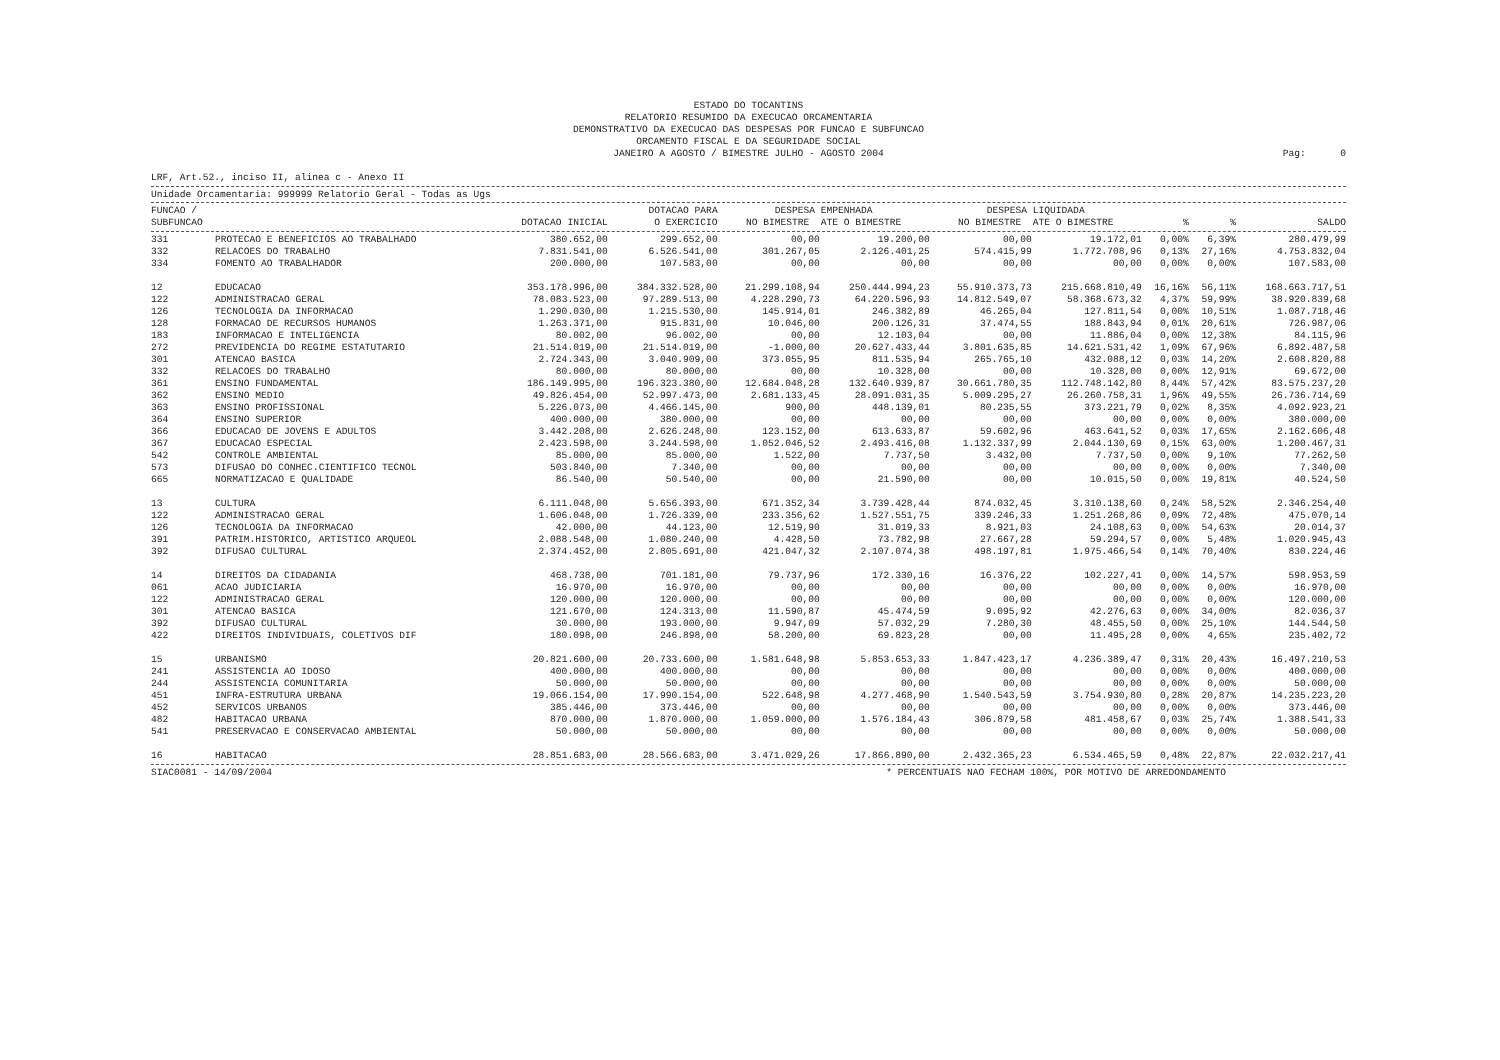ESTADO DO TOCANTINS
RELATORIO RESUMIDO DA EXECUCAO ORCAMENTARIA
DEMONSTRATIVO DA EXECUCAO DAS DESPESAS POR FUNCAO E SUBFUNCAO
ORCAMENTO FISCAL E DA SEGURIDADE SOCIAL
JANEIRO A AGOSTO / BIMESTRE JULHO - AGOSTO 2004
Pag: 0
LRF, Art.52., inciso II, alinea c - Anexo II
Unidade Orcamentaria: 999999 Relatorio Geral - Todas as Ugs
| FUNCAO / SUBFUNCAO | | DOTACAO INICIAL | DOTACAO PARA O EXERCICIO | DESPESA EMPENHADA NO BIMESTRE ATE O BIMESTRE | | DESPESA LIQUIDADA NO BIMESTRE ATE O BIMESTRE | | % | % | SALDO |
| --- | --- | --- | --- | --- | --- | --- | --- | --- | --- | --- |
| 331 | PROTECAO E BENEFICIOS AO TRABALHADO | 380.652,00 | 299.652,00 | 00,00 | 19.200,00 | 00,00 | 19.172,01 | 0,00% | 6,39% | 280.479,99 |
| 332 | RELACOES DO TRABALHO | 7.831.541,00 | 6.526.541,00 | 301.267,05 | 2.126.401,25 | 574.415,99 | 1.772.708,96 | 0,13% | 27,16% | 4.753.832,04 |
| 334 | FOMENTO AO TRABALHADOR | 200.000,00 | 107.583,00 | 00,00 | 00,00 | 00,00 | 00,00 | 0,00% | 0,00% | 107.583,00 |
| 12 | EDUCACAO | 353.178.996,00 | 384.332.528,00 | 21.299.108,94 | 250.444.994,23 | 55.910.373,73 | 215.668.810,49 | 16,16% | 56,11% | 168.663.717,51 |
| 122 | ADMINISTRACAO GERAL | 78.083.523,00 | 97.289.513,00 | 4.228.290,73 | 64.220.596,93 | 14.812.549,07 | 58.368.673,32 | 4,37% | 59,99% | 38.920.839,68 |
| 126 | TECNOLOGIA DA INFORMACAO | 1.290.030,00 | 1.215.530,00 | 145.914,01 | 246.382,89 | 46.265,04 | 127.811,54 | 0,00% | 10,51% | 1.087.718,46 |
| 128 | FORMACAO DE RECURSOS HUMANOS | 1.263.371,00 | 915.831,00 | 10.046,00 | 200.126,31 | 37.474,55 | 188.843,94 | 0,01% | 20,61% | 726.987,06 |
| 183 | INFORMACAO E INTELIGENCIA | 80.002,00 | 96.002,00 | 00,00 | 12.103,04 | 00,00 | 11.886,04 | 0,00% | 12,38% | 84.115,96 |
| 272 | PREVIDENCIA DO REGIME ESTATUTARIO | 21.514.019,00 | 21.514.019,00 | -1.000,00 | 20.627.433,44 | 3.801.635,85 | 14.621.531,42 | 1,09% | 67,96% | 6.892.487,58 |
| 301 | ATENCAO BASICA | 2.724.343,00 | 3.040.909,00 | 373.055,95 | 811.535,94 | 265.765,10 | 432.088,12 | 0,03% | 14,20% | 2.608.820,88 |
| 332 | RELACOES DO TRABALHO | 80.000,00 | 80.000,00 | 00,00 | 10.328,00 | 00,00 | 10.328,00 | 0,00% | 12,91% | 69.672,00 |
| 361 | ENSINO FUNDAMENTAL | 186.149.995,00 | 196.323.380,00 | 12.684.048,28 | 132.640.939,87 | 30.661.780,35 | 112.748.142,80 | 8,44% | 57,42% | 83.575.237,20 |
| 362 | ENSINO MEDIO | 49.826.454,00 | 52.997.473,00 | 2.681.133,45 | 28.091.031,35 | 5.009.295,27 | 26.260.758,31 | 1,96% | 49,55% | 26.736.714,69 |
| 363 | ENSINO PROFISSIONAL | 5.226.073,00 | 4.466.145,00 | 900,00 | 448.139,01 | 80.235,55 | 373.221,79 | 0,02% | 8,35% | 4.092.923,21 |
| 364 | ENSINO SUPERIOR | 400.000,00 | 380.000,00 | 00,00 | 00,00 | 00,00 | 00,00 | 0,00% | 0,00% | 380.000,00 |
| 366 | EDUCACAO DE JOVENS E ADULTOS | 3.442.208,00 | 2.626.248,00 | 123.152,00 | 613.633,87 | 59.602,96 | 463.641,52 | 0,03% | 17,65% | 2.162.606,48 |
| 367 | EDUCACAO ESPECIAL | 2.423.598,00 | 3.244.598,00 | 1.052.046,52 | 2.493.416,08 | 1.132.337,99 | 2.044.130,69 | 0,15% | 63,00% | 1.200.467,31 |
| 542 | CONTROLE AMBIENTAL | 85.000,00 | 85.000,00 | 1.522,00 | 7.737,50 | 3.432,00 | 7.737,50 | 0,00% | 9,10% | 77.262,50 |
| 573 | DIFUSAO DO CONHEC.CIENTIFICO TECNOL | 503.840,00 | 7.340,00 | 00,00 | 00,00 | 00,00 | 00,00 | 0,00% | 0,00% | 7.340,00 |
| 665 | NORMATIZACAO E QUALIDADE | 86.540,00 | 50.540,00 | 00,00 | 21.590,00 | 00,00 | 10.015,50 | 0,00% | 19,81% | 40.524,50 |
| 13 | CULTURA | 6.111.048,00 | 5.656.393,00 | 671.352,34 | 3.739.428,44 | 874.032,45 | 3.310.138,60 | 0,24% | 58,52% | 2.346.254,40 |
| 122 | ADMINISTRACAO GERAL | 1.606.048,00 | 1.726.339,00 | 233.356,62 | 1.527.551,75 | 339.246,33 | 1.251.268,86 | 0,09% | 72,48% | 475.070,14 |
| 126 | TECNOLOGIA DA INFORMACAO | 42.000,00 | 44.123,00 | 12.519,90 | 31.019,33 | 8.921,03 | 24.108,63 | 0,00% | 54,63% | 20.014,37 |
| 391 | PATRIM.HISTORICO, ARTISTICO ARQUEOL | 2.088.548,00 | 1.080.240,00 | 4.428,50 | 73.782,98 | 27.667,28 | 59.294,57 | 0,00% | 5,48% | 1.020.945,43 |
| 392 | DIFUSAO CULTURAL | 2.374.452,00 | 2.805.691,00 | 421.047,32 | 2.107.074,38 | 498.197,81 | 1.975.466,54 | 0,14% | 70,40% | 830.224,46 |
| 14 | DIREITOS DA CIDADANIA | 468.738,00 | 701.181,00 | 79.737,96 | 172.330,16 | 16.376,22 | 102.227,41 | 0,00% | 14,57% | 598.953,59 |
| 061 | ACAO JUDICIARIA | 16.970,00 | 16.970,00 | 00,00 | 00,00 | 00,00 | 00,00 | 0,00% | 0,00% | 16.970,00 |
| 122 | ADMINISTRACAO GERAL | 120.000,00 | 120.000,00 | 00,00 | 00,00 | 00,00 | 00,00 | 0,00% | 0,00% | 120.000,00 |
| 301 | ATENCAO BASICA | 121.670,00 | 124.313,00 | 11.590,87 | 45.474,59 | 9.095,92 | 42.276,63 | 0,00% | 34,00% | 82.036,37 |
| 392 | DIFUSAO CULTURAL | 30.000,00 | 193.000,00 | 9.947,09 | 57.032,29 | 7.280,30 | 48.455,50 | 0,00% | 25,10% | 144.544,50 |
| 422 | DIREITOS INDIVIDUAIS, COLETIVOS DIF | 180.098,00 | 246.898,00 | 58.200,00 | 69.823,28 | 00,00 | 11.495,28 | 0,00% | 4,65% | 235.402,72 |
| 15 | URBANISMO | 20.821.600,00 | 20.733.600,00 | 1.581.648,98 | 5.853.653,33 | 1.847.423,17 | 4.236.389,47 | 0,31% | 20,43% | 16.497.210,53 |
| 241 | ASSISTENCIA AO IDOSO | 400.000,00 | 400.000,00 | 00,00 | 00,00 | 00,00 | 00,00 | 0,00% | 0,00% | 400.000,00 |
| 244 | ASSISTENCIA COMUNITARIA | 50.000,00 | 50.000,00 | 00,00 | 00,00 | 00,00 | 00,00 | 0,00% | 0,00% | 50.000,00 |
| 451 | INFRA-ESTRUTURA URBANA | 19.066.154,00 | 17.990.154,00 | 522.648,98 | 4.277.468,90 | 1.540.543,59 | 3.754.930,80 | 0,28% | 20,87% | 14.235.223,20 |
| 452 | SERVICOS URBANOS | 385.446,00 | 373.446,00 | 00,00 | 00,00 | 00,00 | 00,00 | 0,00% | 0,00% | 373.446,00 |
| 482 | HABITACAO URBANA | 870.000,00 | 1.870.000,00 | 1.059.000,00 | 1.576.184,43 | 306.879,58 | 481.458,67 | 0,03% | 25,74% | 1.388.541,33 |
| 541 | PRESERVACAO E CONSERVACAO AMBIENTAL | 50.000,00 | 50.000,00 | 00,00 | 00,00 | 00,00 | 00,00 | 0,00% | 0,00% | 50.000,00 |
| 16 | HABITACAO | 28.851.683,00 | 28.566.683,00 | 3.471.029,26 | 17.866.890,00 | 2.432.365,23 | 6.534.465,59 | 0,48% | 22,87% | 22.032.217,41 |
SIAC0081 - 14/09/2004 * PERCENTUAIS NAO FECHAM 100%, POR MOTIVO DE ARREDONDAMENTO